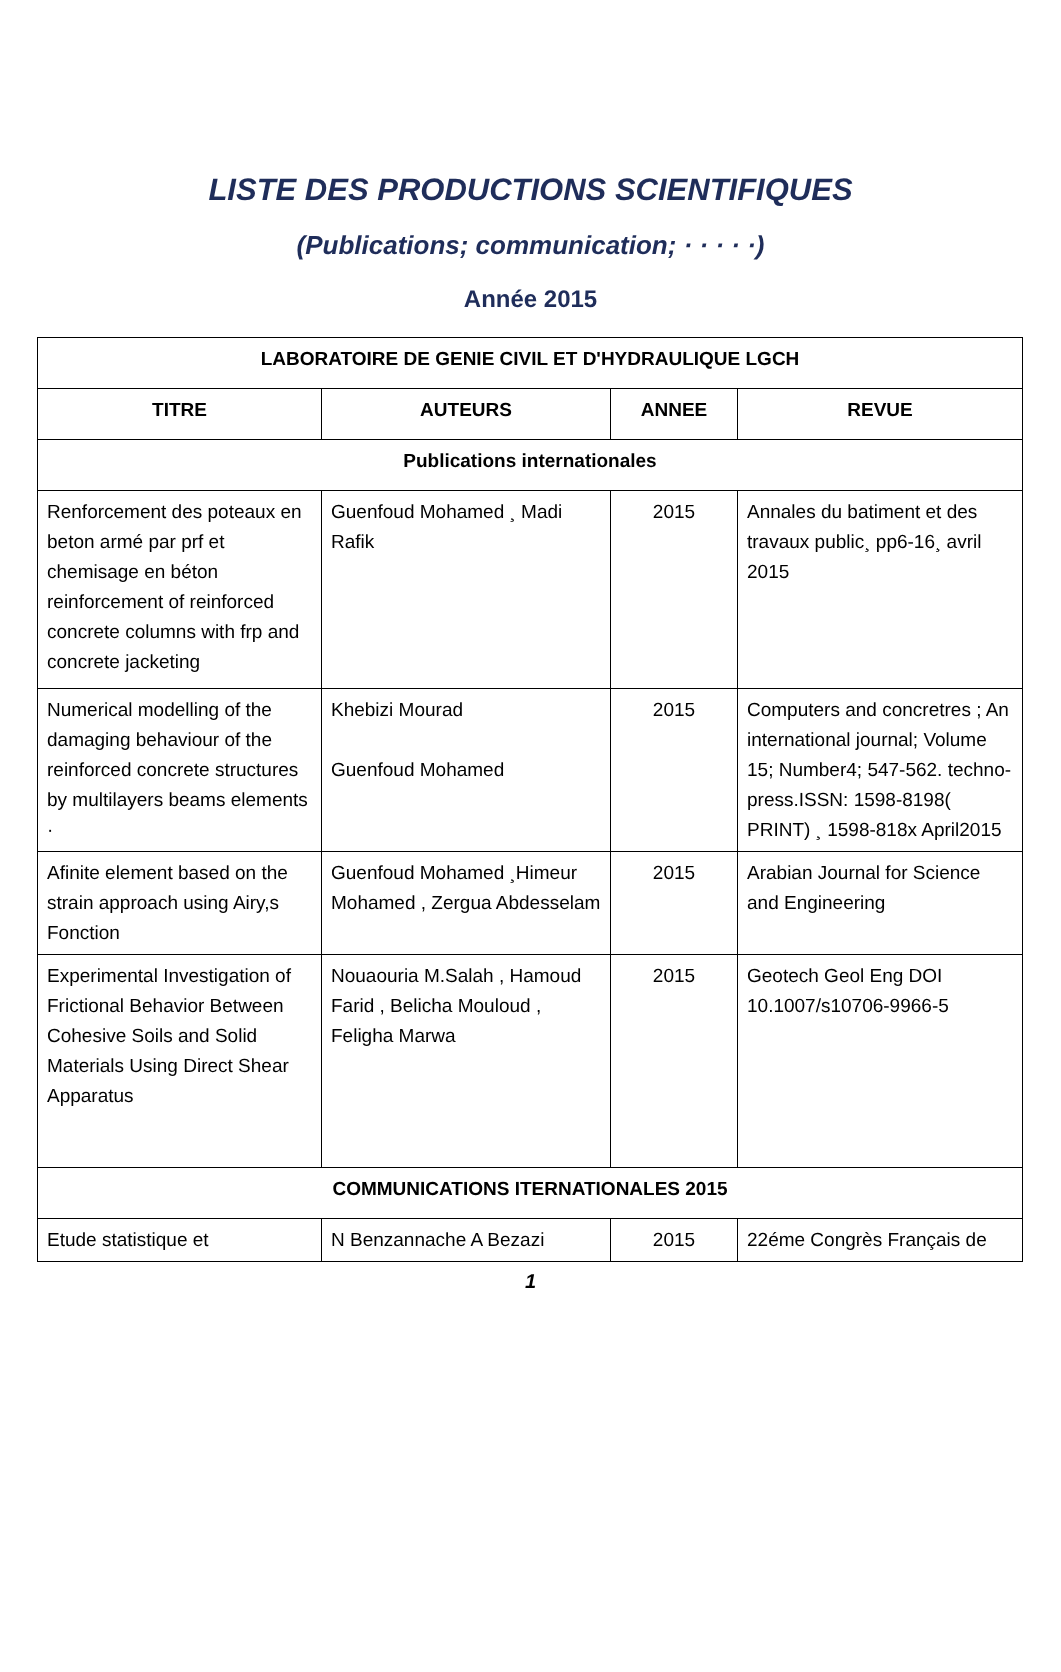LISTE DES PRODUCTIONS SCIENTIFIQUES
(Publications; communication; · · · · ·)
Année 2015
| LABORATOIRE DE GENIE CIVIL ET D'HYDRAULIQUE LGCH | | | |
| --- | --- | --- | --- |
| TITRE | AUTEURS | ANNEE | REVUE |
| Publications internationales | | | |
| Renforcement des poteaux en beton armé par prf et chemisage en béton reinforcement of reinforced concrete columns with frp and concrete jacketing | Guenfoud Mohamed ¸ Madi Rafik | 2015 | Annales du batiment et des travaux public¸ pp6-16¸ avril 2015 |
| Numerical modelling of the damaging behaviour of the reinforced concrete structures by multilayers beams elements · | Khebizi Mourad Guenfoud Mohamed | 2015 | Computers and concretres ; An international journal; Volume 15; Number4; 547-562. techno-press.ISSN: 1598-8198( PRINT) ¸ 1598-818x April2015 |
| Afinite element based on the strain approach using Airy,s Fonction | Guenfoud Mohamed ¸Himeur Mohamed , Zergua Abdesselam | 2015 | Arabian Journal for Science and Engineering |
| Experimental Investigation of Frictional Behavior Between Cohesive Soils and Solid Materials Using Direct Shear Apparatus | Nouaouria M.Salah , Hamoud Farid , Belicha Mouloud , Feligha Marwa | 2015 | Geotech Geol Eng DOI 10.1007/s10706-9966-5 |
| COMMUNICATIONS ITERNATIONALES 2015 | | | |
| Etude statistique et | N Benzannache A Bezazi | 2015 | 22éme Congrès Français de |
1